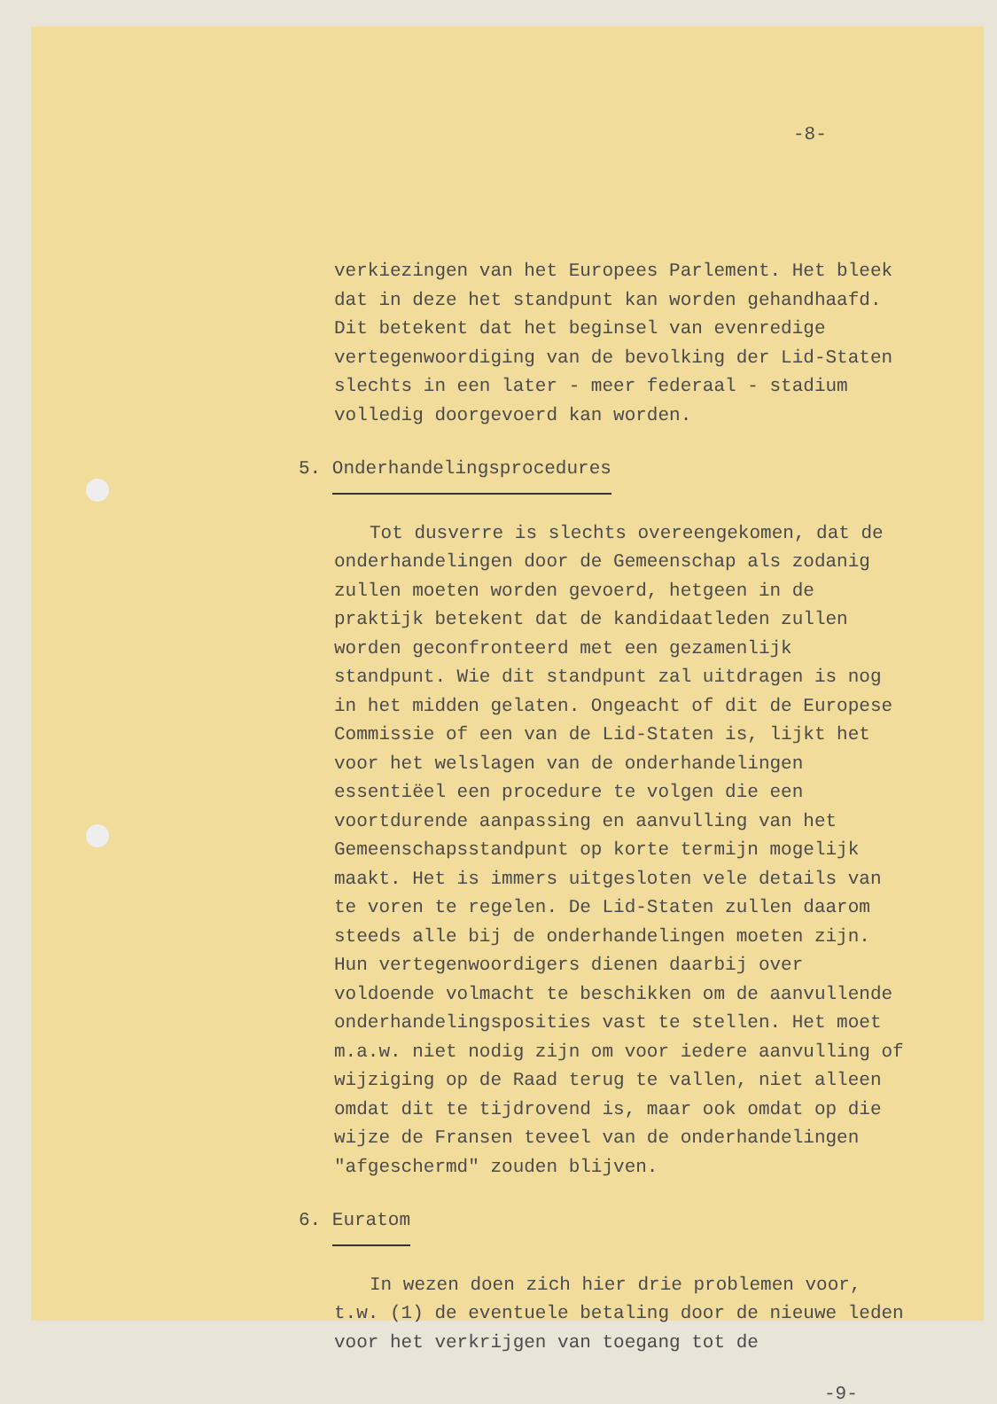-8-
verkiezingen van het Europees Parlement. Het bleek dat in deze het standpunt kan worden gehandhaafd. Dit betekent dat het beginsel van evenredige vertegenwoordiging van de bevolking der Lid-Staten slechts in een later - meer federaal - stadium volledig doorgevoerd kan worden.
5. Onderhandelingsprocedures
Tot dusverre is slechts overeengekomen, dat de onderhandelingen door de Gemeenschap als zodanig zullen moeten worden gevoerd, hetgeen in de praktijk betekent dat de kandidaatleden zullen worden geconfronteerd met een gezamenlijk standpunt. Wie dit standpunt zal uitdragen is nog in het midden gelaten. Ongeacht of dit de Europese Commissie of een van de Lid-Staten is, lijkt het voor het welslagen van de onderhandelingen essentiëel een procedure te volgen die een voortdurende aanpassing en aanvulling van het Gemeenschapsstandpunt op korte termijn mogelijk maakt. Het is immers uitgesloten vele details van te voren te regelen. De Lid-Staten zullen daarom steeds alle bij de onderhandelingen moeten zijn. Hun vertegenwoordigers dienen daarbij over voldoende volmacht te beschikken om de aanvullende onderhandelingsposities vast te stellen. Het moet m.a.w. niet nodig zijn om voor iedere aanvulling of wijziging op de Raad terug te vallen, niet alleen omdat dit te tijdrovend is, maar ook omdat op die wijze de Fransen teveel van de onderhandelingen "afgeschermd" zouden blijven.
6. Euratom
In wezen doen zich hier drie problemen voor, t.w. (1) de eventuele betaling door de nieuwe leden voor het verkrijgen van toegang tot de
-9-